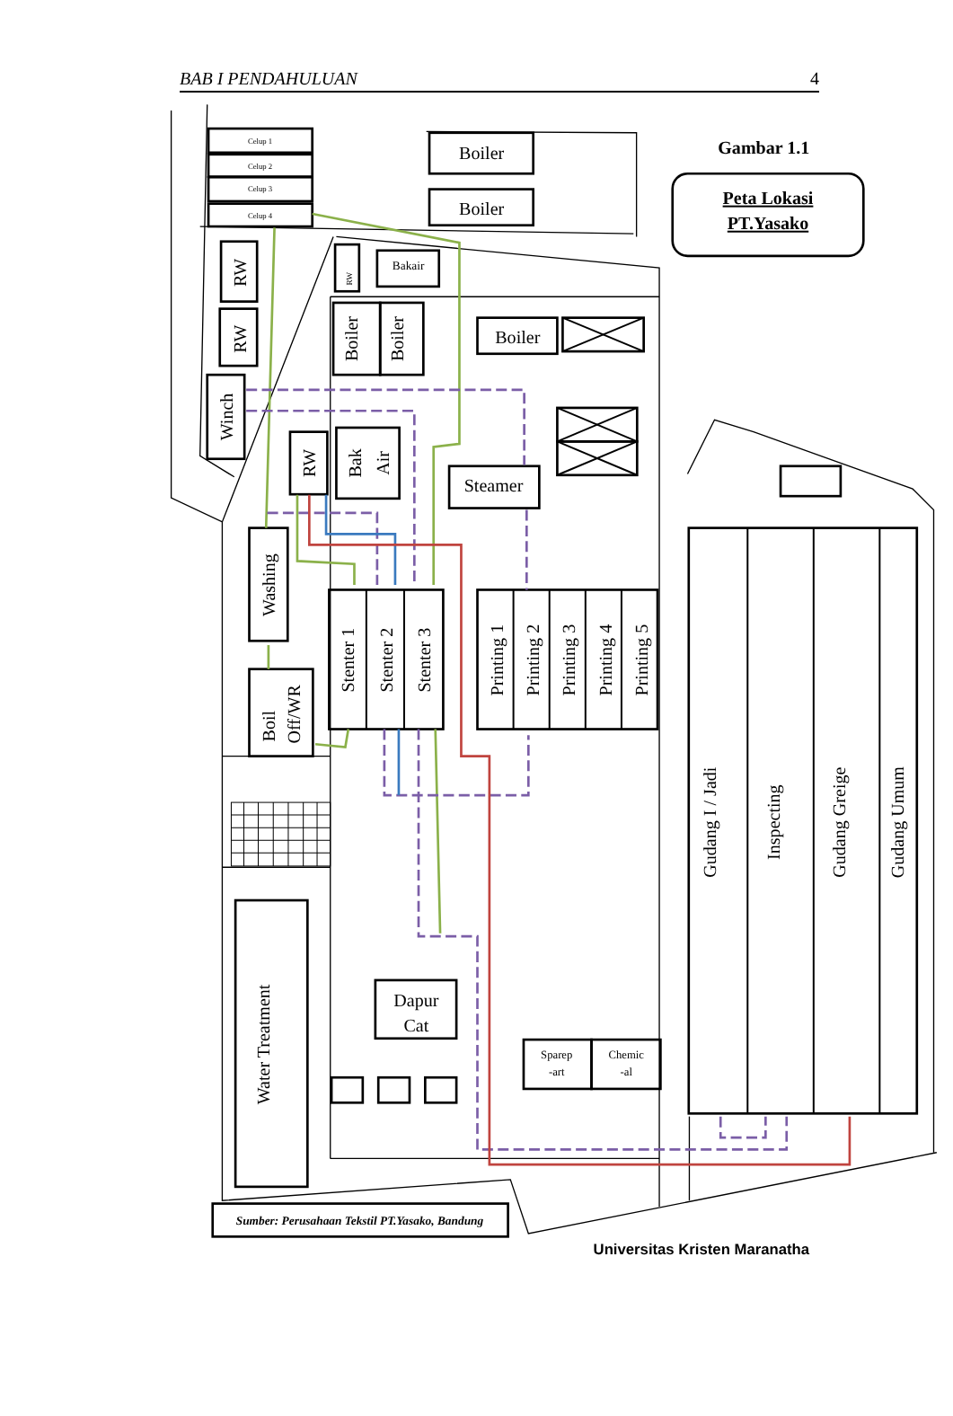BAB I PENDAHULUAN 4
Celup 1
Celup 2
Celup 3
Celup 4
Boiler
Boiler
Boiler
Steamer
Dapur
Cat
Bakair
Sparep
-art
Chemic
-al
RW
RW
Winch
RW
Boiler
Boiler
RW
Bak
Air
Washing
Boil
Off/WR
Stenter 1
Stenter 2
Stenter 3
Printing 1
Printing 2
Printing 3
Printing 4
Printing 5
Water Treatment
Gudang I / Jadi
Inspecting
Gudang Greige
Gudang Umum
Gambar 1.1
Peta Lokasi
PT.Yasako
Sumber: Perusahaan Tekstil PT.Yasako, Bandung
Universitas Kristen Maranatha